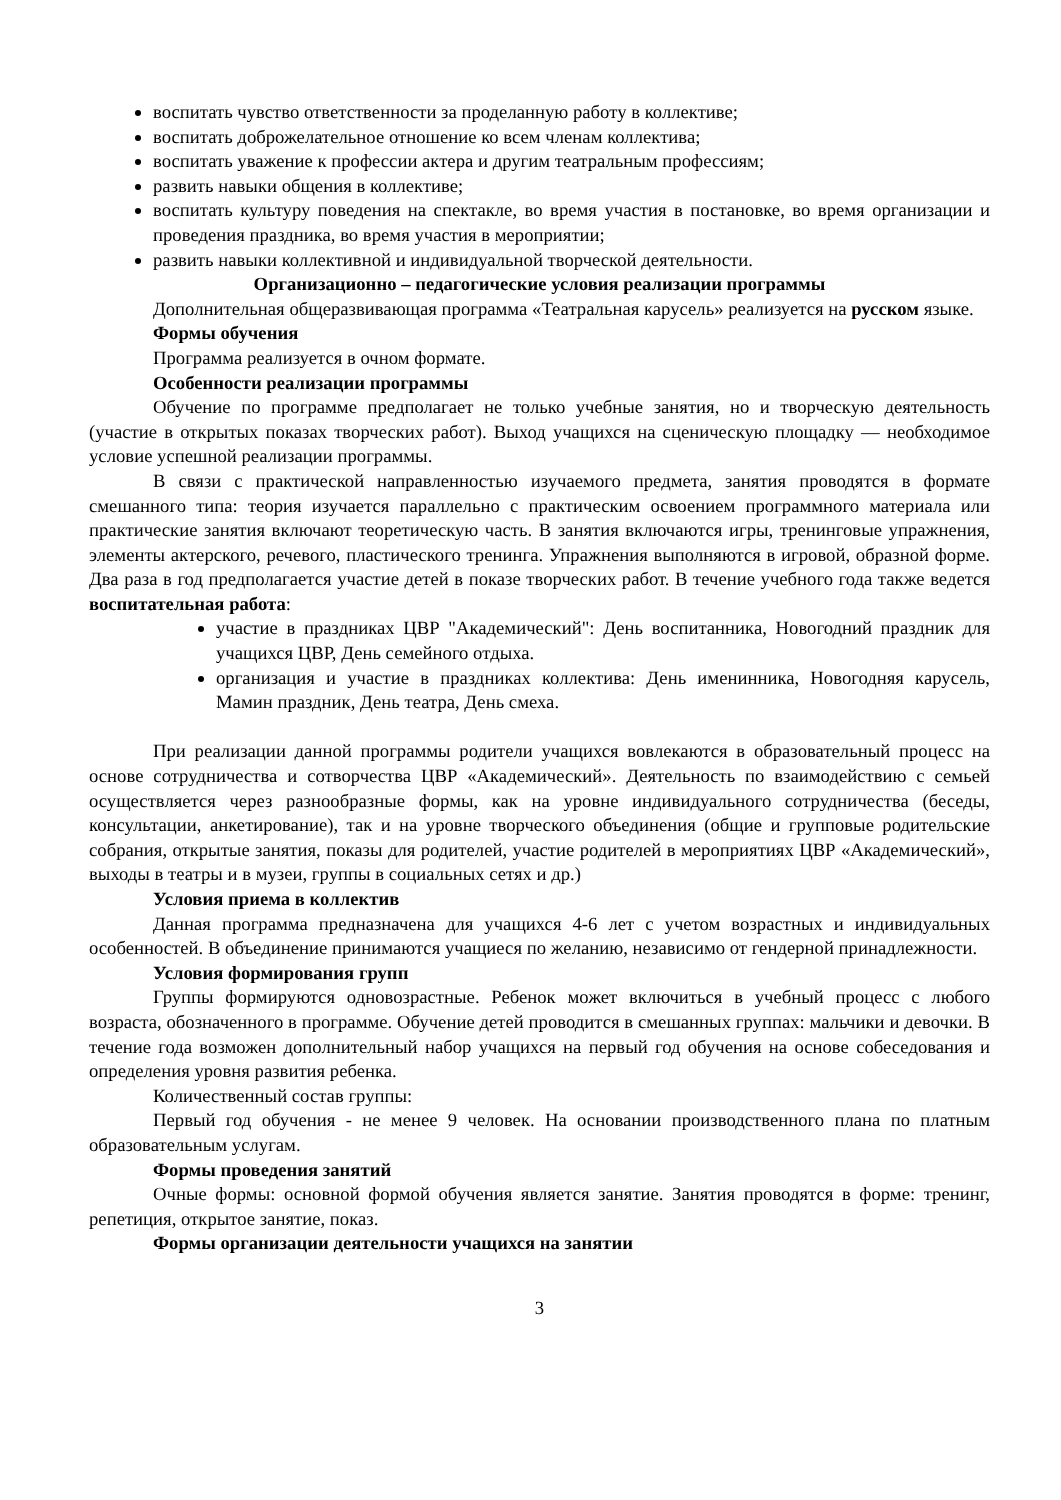воспитать чувство ответственности за проделанную работу в коллективе;
воспитать доброжелательное отношение ко всем членам коллектива;
воспитать уважение к профессии актера и другим театральным профессиям;
развить навыки общения в коллективе;
воспитать культуру поведения на спектакле, во время участия в постановке, во время организации и проведения праздника, во время участия в мероприятии;
развить навыки коллективной и индивидуальной творческой деятельности.
Организационно – педагогические условия реализации программы
Дополнительная общеразвивающая программа «Театральная карусель» реализуется на русском языке.
Формы обучения
Программа реализуется в очном формате.
Особенности реализации программы
Обучение по программе предполагает не только учебные занятия, но и творческую деятельность (участие в открытых показах творческих работ). Выход учащихся на сценическую площадку — необходимое условие успешной реализации программы.
В связи с практической направленностью изучаемого предмета, занятия проводятся в формате смешанного типа: теория изучается параллельно с практическим освоением программного материала или практические занятия включают теоретическую часть. В занятия включаются игры, тренинговые упражнения, элементы актерского, речевого, пластического тренинга. Упражнения выполняются в игровой, образной форме. Два раза в год предполагается участие детей в показе творческих работ. В течение учебного года также ведется воспитательная работа:
участие в праздниках ЦВР "Академический": День воспитанника, Новогодний праздник для учащихся ЦВР, День семейного отдыха.
организация и участие в праздниках коллектива: День именинника, Новогодняя карусель, Мамин праздник, День театра, День смеха.
При реализации данной программы родители учащихся вовлекаются в образовательный процесс на основе сотрудничества и сотворчества ЦВР «Академический». Деятельность по взаимодействию с семьей осуществляется через разнообразные формы, как на уровне индивидуального сотрудничества (беседы, консультации, анкетирование), так и на уровне творческого объединения (общие и групповые родительские собрания, открытые занятия, показы для родителей, участие родителей в мероприятиях ЦВР «Академический», выходы в театры и в музеи, группы в социальных сетях и др.)
Условия приема в коллектив
Данная программа предназначена для учащихся 4-6 лет с учетом возрастных и индивидуальных особенностей. В объединение принимаются учащиеся по желанию, независимо от гендерной принадлежности.
Условия формирования групп
Группы формируются одновозрастные. Ребенок может включиться в учебный процесс с любого возраста, обозначенного в программе. Обучение детей проводится в смешанных группах: мальчики и девочки. В течение года возможен дополнительный набор учащихся на первый год обучения на основе собеседования и определения уровня развития ребенка.
Количественный состав группы:
Первый год обучения - не менее 9 человек. На основании производственного плана по платным образовательным услугам.
Формы проведения занятий
Очные формы: основной формой обучения является занятие. Занятия проводятся в форме: тренинг, репетиция, открытое занятие, показ.
Формы организации деятельности учащихся на занятии
3